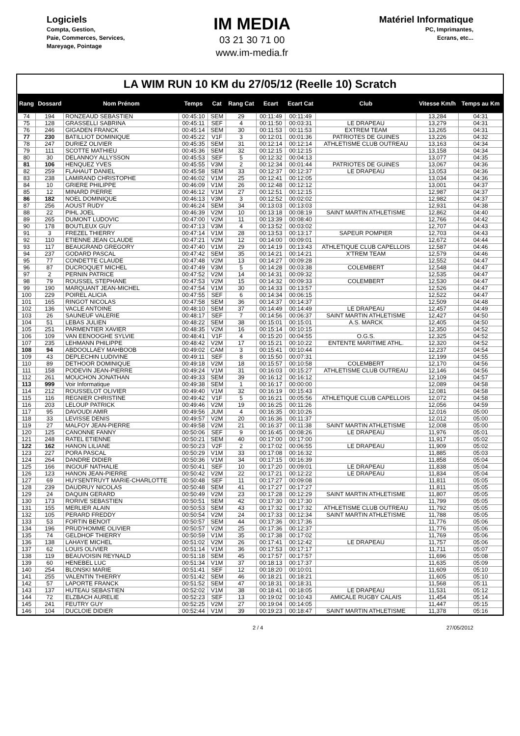Logiciels
Compta, Gestion,
Paie, Commerces, Services,
Mareyage, Pointage
IM MEDIA
03 21 30 71 00
www.im-media.fr
Matériel Informatique
PC, Imprimantes,
Ecrans, etc...
LA WIM RUN 10 KM du 27/05/12 (Reelle 10) Scratch
| Rang | Dossard | Nom Prénom | Temps | Cat | Rang Cat | Ecart | Ecart Cat | Club | Vitesse Km/h | Temps au Km |
| --- | --- | --- | --- | --- | --- | --- | --- | --- | --- | --- |
| 74 | 194 | RONZEAUD SEBASTIEN | 00:45:10 | SEM | 29 | 00:11:49 | 00:11:49 | | 13,284 | 04:31 |
| 75 | 128 | GRASSELLI SABRINA | 00:45:11 | SEF | 4 | 00:11:50 | 00:03:31 | LE DRAPEAU | 13,279 | 04:31 |
| 76 | 246 | GIGADEN FRANCK | 00:45:14 | SEM | 30 | 00:11:53 | 00:11:53 | EXTREM TEAM | 13,265 | 04:31 |
| 77 | 230 | BATILLIOT DOMINIQUE | 00:45:22 | V1F | 3 | 00:12:01 | 00:01:36 | PATRIOTES DE GUINES | 13,226 | 04:32 |
| 78 | 247 | DURIEZ OLIVIER | 00:45:35 | SEM | 31 | 00:12:14 | 00:12:14 | ATHLETISME CLUB OUTREAU | 13,163 | 04:34 |
| 79 | 111 | SCOTTE MATHIEU | 00:45:36 | SEM | 32 | 00:12:15 | 00:12:15 | | 13,158 | 04:34 |
| 80 | 30 | DELANNOY ALLYSSON | 00:45:53 | SEF | 5 | 00:12:32 | 00:04:13 | | 13,077 | 04:35 |
| 81 | 106 | HENQUEZ YVES | 00:45:55 | V3M | 2 | 00:12:34 | 00:01:44 | PATRIOTES DE GUINES | 13,067 | 04:36 |
| 82 | 259 | FLAHAUT DANIEL | 00:45:58 | SEM | 33 | 00:12:37 | 00:12:37 | LE DRAPEAU | 13,053 | 04:36 |
| 83 | 238 | LAMIRAND CHRISTOPHE | 00:46:02 | V1M | 25 | 00:12:41 | 00:12:05 | | 13,034 | 04:36 |
| 84 | 10 | GRIERE PHILIPPE | 00:46:09 | V1M | 26 | 00:12:48 | 00:12:12 | | 13,001 | 04:37 |
| 85 | 12 | MINARD PIERRE | 00:46:12 | V1M | 27 | 00:12:51 | 00:12:15 | | 12,987 | 04:37 |
| 86 | 182 | NOEL DOMINIQUE | 00:46:13 | V3M | 3 | 00:12:52 | 00:02:02 | | 12,982 | 04:37 |
| 87 | 256 | AOUST RUDY | 00:46:24 | SEM | 34 | 00:13:03 | 00:13:03 | | 12,931 | 04:38 |
| 88 | 22 | PIHL JOEL | 00:46:39 | V2M | 10 | 00:13:18 | 00:08:19 | SAINT MARTIN ATHLETISME | 12,862 | 04:40 |
| 89 | 265 | DUMONT LUDOVIC | 00:47:00 | V2M | 11 | 00:13:39 | 00:08:40 | | 12,766 | 04:42 |
| 90 | 178 | BOUTLEUX GUY | 00:47:13 | V3M | 4 | 00:13:52 | 00:03:02 | | 12,707 | 04:43 |
| 91 | 3 | FREZEL THIERRY | 00:47:14 | V1M | 28 | 00:13:53 | 00:13:17 | SAPEUR POMPIER | 12,703 | 04:43 |
| 92 | 110 | ETIENNE JEAN CLAUDE | 00:47:21 | V2M | 12 | 00:14:00 | 00:09:01 | | 12,672 | 04:44 |
| 93 | 117 | BEAUGRAND GREGORY | 00:47:40 | V1M | 29 | 00:14:19 | 00:13:43 | ATHLETIQUE CLUB CAPELLOIS | 12,587 | 04:46 |
| 94 | 237 | GODARD PASCAL | 00:47:42 | SEM | 35 | 00:14:21 | 00:14:21 | X'TREM TEAM | 12,579 | 04:46 |
| 95 | 77 | CONDETTE CLAUDE | 00:47:48 | V2M | 13 | 00:14:27 | 00:09:28 | | 12,552 | 04:47 |
| 96 | 87 | DUCROQUET MICHEL | 00:47:49 | V3M | 5 | 00:14:28 | 00:03:38 | COLEMBERT | 12,548 | 04:47 |
| 97 | 2 | PERNIN PATRICE | 00:47:52 | V2M | 14 | 00:14:31 | 00:09:32 | | 12,535 | 04:47 |
| 98 | 79 | ROUSSEL STEPHANE | 00:47:53 | V2M | 15 | 00:14:32 | 00:09:33 | COLEMBERT | 12,530 | 04:47 |
| 99 | 190 | MARQUANT JEAN-MICHEL | 00:47:54 | V1M | 30 | 00:14:33 | 00:13:57 | | 12,526 | 04:47 |
| 100 | 229 | POIREL ALICIA | 00:47:55 | SEF | 6 | 00:14:34 | 00:06:15 | | 12,522 | 04:47 |
| 101 | 165 | RINGOT NICOLAS | 00:47:58 | SEM | 36 | 00:14:37 | 00:14:37 | | 12,509 | 04:48 |
| 102 | 136 | VACLE ANTOINE | 00:48:10 | SEM | 37 | 00:14:49 | 00:14:49 | LE DRAPEAU | 12,457 | 04:49 |
| 103 | 26 | SAUNEUF VALERIE | 00:48:17 | SEF | 7 | 00:14:56 | 00:06:37 | SAINT MARTIN ATHLETISME | 12,427 | 04:50 |
| 104 | 51 | LEBAS JULIEN | 00:48:22 | SEM | 38 | 00:15:01 | 00:15:01 | A.S. MARCK | 12,405 | 04:50 |
| 105 | 251 | PARMENTIER XAVIER | 00:48:35 | V2M | 16 | 00:15:14 | 00:10:15 | | 12,350 | 04:52 |
| 106 | 109 | VAN EENOOGHE SYLVIE | 00:48:41 | V1F | 4 | 00:15:20 | 00:04:55 | O.G.S. | 12,325 | 04:52 |
| 107 | 235 | LEHMANN PHILIPPE | 00:48:42 | V2M | 17 | 00:15:21 | 00:10:22 | ENTENTE MARITIME ATHL. | 12,320 | 04:52 |
| 108 | 94 | ABDOOLLAEY MAHBOOB | 00:49:02 | CAM | 3 | 00:15:41 | 00:10:44 | | 12,237 | 04:54 |
| 109 | 43 | DEPLECHIN LUDIVINE | 00:49:11 | SEF | 8 | 00:15:50 | 00:07:31 | | 12,199 | 04:55 |
| 110 | 89 | DETHOOR DOMINIQUE | 00:49:18 | V2M | 18 | 00:15:57 | 00:10:58 | COLEMBERT | 12,170 | 04:56 |
| 111 | 158 | PODEVIN JEAN-PIERRE | 00:49:24 | V1M | 31 | 00:16:03 | 00:15:27 | ATHLETISME CLUB OUTREAU | 12,146 | 04:56 |
| 112 | 261 | MOUCHON JONATHAN | 00:49:33 | SEM | 39 | 00:16:12 | 00:16:12 | | 12,109 | 04:57 |
| 113 | 999 | Voir Informatique | 00:49:38 | SEM | 1 | 00:16:17 | 00:00:00 | | 12,089 | 04:58 |
| 114 | 212 | ROUSSELOT OLIVIER | 00:49:40 | V1M | 32 | 00:16:19 | 00:15:43 | | 12,081 | 04:58 |
| 115 | 116 | REGNIER CHRISTINE | 00:49:42 | V1F | 5 | 00:16:21 | 00:05:56 | ATHLETIQUE CLUB CAPELLOIS | 12,072 | 04:58 |
| 116 | 203 | LELOUP PATRICK | 00:49:46 | V2M | 19 | 00:16:25 | 00:11:26 | | 12,056 | 04:59 |
| 117 | 95 | DAVOUDI AMIR | 00:49:56 | JUM | 4 | 00:16:35 | 00:10:26 | | 12,016 | 05:00 |
| 118 | 33 | LEVISSE DENIS | 00:49:57 | V2M | 20 | 00:16:36 | 00:11:37 | | 12,012 | 05:00 |
| 119 | 27 | MALFOY JEAN-PIERRE | 00:49:58 | V2M | 21 | 00:16:37 | 00:11:38 | SAINT MARTIN ATHLETISME | 12,008 | 05:00 |
| 120 | 125 | CANONNE FANNY | 00:50:06 | SEF | 9 | 00:16:45 | 00:08:26 | LE DRAPEAU | 11,976 | 05:01 |
| 121 | 248 | RATEL ETIENNE | 00:50:21 | SEM | 40 | 00:17:00 | 00:17:00 | | 11,917 | 05:02 |
| 122 | 162 | HANON LILIANE | 00:50:23 | V2F | 2 | 00:17:02 | 00:06:55 | LE DRAPEAU | 11,909 | 05:02 |
| 123 | 227 | PORA PASCAL | 00:50:29 | V1M | 33 | 00:17:08 | 00:16:32 | | 11,885 | 05:03 |
| 124 | 264 | DANDRE DIDIER | 00:50:36 | V1M | 34 | 00:17:15 | 00:16:39 | | 11,858 | 05:04 |
| 125 | 166 | INGOUF NATHALIE | 00:50:41 | SEF | 10 | 00:17:20 | 00:09:01 | LE DRAPEAU | 11,838 | 05:04 |
| 126 | 123 | HANON JEAN-PIERRE | 00:50:42 | V2M | 22 | 00:17:21 | 00:12:22 | LE DRAPEAU | 11,834 | 05:04 |
| 127 | 69 | HUYSENTRUYT MARIE-CHARLOTTE | 00:50:48 | SEF | 11 | 00:17:27 | 00:09:08 | | 11,811 | 05:05 |
| 128 | 239 | DAUDRUY NICOLAS | 00:50:48 | SEM | 41 | 00:17:27 | 00:17:27 | | 11,811 | 05:05 |
| 129 | 24 | DAQUIN GERARD | 00:50:49 | V2M | 23 | 00:17:28 | 00:12:29 | SAINT MARTIN ATHLETISME | 11,807 | 05:05 |
| 130 | 173 | RORIVE SEBASTIEN | 00:50:51 | SEM | 42 | 00:17:30 | 00:17:30 | | 11,799 | 05:05 |
| 131 | 155 | MERLIER ALAIN | 00:50:53 | SEM | 43 | 00:17:32 | 00:17:32 | ATHLETISME CLUB OUTREAU | 11,792 | 05:05 |
| 132 | 105 | PERARD FREDDY | 00:50:54 | V2M | 24 | 00:17:33 | 00:12:34 | SAINT MARTIN ATHLETISME | 11,788 | 05:05 |
| 133 | 53 | FORTIN BENOIT | 00:50:57 | SEM | 44 | 00:17:36 | 00:17:36 | | 11,776 | 05:06 |
| 134 | 196 | PRUD'HOMME OLIVIER | 00:50:57 | V2M | 25 | 00:17:36 | 00:12:37 | | 11,776 | 05:06 |
| 135 | 74 | GELDHOF THIERRY | 00:50:59 | V1M | 35 | 00:17:38 | 00:17:02 | | 11,769 | 05:06 |
| 136 | 138 | LAHAYE MICHEL | 00:51:02 | V2M | 26 | 00:17:41 | 00:12:42 | LE DRAPEAU | 11,757 | 05:06 |
| 137 | 62 | LOUIS OLIVIER | 00:51:14 | V1M | 36 | 00:17:53 | 00:17:17 | | 11,711 | 05:07 |
| 138 | 119 | BEAUVOISIN REYNALD | 00:51:18 | SEM | 45 | 00:17:57 | 00:17:57 | | 11,696 | 05:08 |
| 139 | 60 | HENEBEL LUC | 00:51:34 | V1M | 37 | 00:18:13 | 00:17:37 | | 11,635 | 05:09 |
| 140 | 254 | BLONSKI MARIE | 00:51:41 | SEF | 12 | 00:18:20 | 00:10:01 | | 11,609 | 05:10 |
| 141 | 255 | VALENTIN THIERRY | 00:51:42 | SEM | 46 | 00:18:21 | 00:18:21 | | 11,605 | 05:10 |
| 142 | 57 | LAPORTE FRANCK | 00:51:52 | SEM | 47 | 00:18:31 | 00:18:31 | | 11,568 | 05:11 |
| 143 | 137 | HUTEAU SEBASTIEN | 00:52:02 | V1M | 38 | 00:18:41 | 00:18:05 | LE DRAPEAU | 11,531 | 05:12 |
| 144 | 72 | ELZBACH AURELIE | 00:52:23 | SEF | 13 | 00:19:02 | 00:10:43 | AMICALE RUGBY CALAIS | 11,454 | 05:14 |
| 145 | 241 | FEUTRY GUY | 00:52:25 | V2M | 27 | 00:19:04 | 00:14:05 | | 11,447 | 05:15 |
| 146 | 104 | DUCLOIE DIDIER | 00:52:44 | V1M | 39 | 00:19:23 | 00:18:47 | SAINT MARTIN ATHLETISME | 11,378 | 05:16 |
2 / 4 27/05/2012